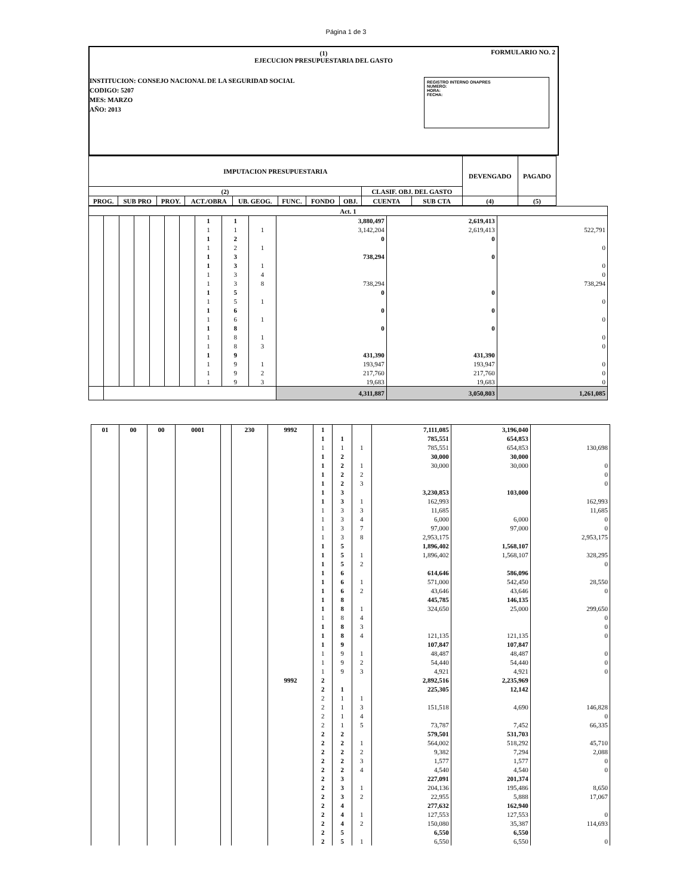Página 1 de 3
FORMULARIO NO. 2
(1)
EJECUCION PRESUPUESTARIA DEL GASTO
INSTITUCION: CONSEJO NACIONAL DE LA SEGURIDAD SOCIAL
CODIGO: 5207
MES: MARZO
AÑO: 2013
REGISTRO INTERNO ONAPRES
NUMERO:
HORA:
FECHA:
| IMPUTACION PRESUPUESTARIA | | | | | | | | | | DEVENGADO | PAGADO |
| --- | --- | --- | --- | --- | --- | --- | --- | --- | --- | --- | --- |
| (2) | | | | | | | | CLASIF. OBJ. DEL GASTO | | | |
| PROG. | SUB PRO | PROY. | ACT./OBRA | UB. GEOG. | FUNC. | FONDO | OBJ. | CUENTA | SUB CTA | (4) | (5) |
| Act. 1 | | | | | | | | | | | | |
| | | | | | | | 1 | 1 | | 3,880,497 | 2,619,413 | |
| | | | | | | | 1 | 1 | 1 | 3,142,204 | 2,619,413 | 522,791 |
| | | | | | | | 1 | 2 | | 0 | 0 | |
| | | | | | | | 1 | 2 | 1 | | | 0 |
| | | | | | | | 1 | 3 | | 738,294 | 0 | |
| | | | | | | | 1 | 3 | 1 | | | 0 |
| | | | | | | | 1 | 3 | 4 | | | 0 |
| | | | | | | | 1 | 3 | 8 | 738,294 | | 738,294 |
| | | | | | | | 1 | 5 | | 0 | 0 | |
| | | | | | | | 1 | 5 | 1 | | | 0 |
| | | | | | | | 1 | 6 | | 0 | 0 | |
| | | | | | | | 1 | 6 | 1 | | | 0 |
| | | | | | | | 1 | 8 | | 0 | 0 | |
| | | | | | | | 1 | 8 | 1 | | | 0 |
| | | | | | | | 1 | 8 | 3 | | | 0 |
| | | | | | | | 1 | 9 | | 431,390 | 431,390 | |
| | | | | | | | 1 | 9 | 1 | 193,947 | 193,947 | 0 |
| | | | | | | | 1 | 9 | 2 | 217,760 | 217,760 | 0 |
| | | | | | | | 1 | 9 | 3 | 19,683 | 19,683 | 0 |
| | | | | | | | | | | 4,311,887 | 3,050,803 | 1,261,085 |
| 01 | 00 | 00 | 0001 | | 230 | 9992 | 1 | | | 7,111,085 | 3,196,040 | |
| | | | | | | | 1 | 1 | | 785,551 | 654,853 | |
| | | | | | | | 1 | 1 | 1 | 785,551 | 654,853 | 130,698 |
| | | | | | | | 1 | 2 | | 30,000 | 30,000 | |
| | | | | | | | 1 | 2 | 1 | 30,000 | 30,000 | 0 |
| | | | | | | | 1 | 2 | 2 | | | 0 |
| | | | | | | | 1 | 2 | 3 | | | 0 |
| | | | | | | | 1 | 3 | | 3,230,853 | 103,000 | |
| | | | | | | | 1 | 3 | 1 | 162,993 | | 162,993 |
| | | | | | | | 1 | 3 | 3 | 11,685 | | 11,685 |
| | | | | | | | 1 | 3 | 4 | 6,000 | 6,000 | 0 |
| | | | | | | | 1 | 3 | 7 | 97,000 | 97,000 | 0 |
| | | | | | | | 1 | 3 | 8 | 2,953,175 | | 2,953,175 |
| | | | | | | | 1 | 5 | | 1,896,402 | 1,568,107 | |
| | | | | | | | 1 | 5 | 1 | 1,896,402 | 1,568,107 | 328,295 |
| | | | | | | | 1 | 5 | 2 | | | 0 |
| | | | | | | | 1 | 6 | | 614,646 | 586,096 | |
| | | | | | | | 1 | 6 | 1 | 571,000 | 542,450 | 28,550 |
| | | | | | | | 1 | 6 | 2 | 43,646 | 43,646 | 0 |
| | | | | | | | 1 | 8 | | 445,785 | 146,135 | |
| | | | | | | | 1 | 8 | 1 | 324,650 | 25,000 | 299,650 |
| | | | | | | | 1 | 8 | 4 | | | 0 |
| | | | | | | | 1 | 8 | 3 | | | 0 |
| | | | | | | | 1 | 8 | 4 | 121,135 | 121,135 | 0 |
| | | | | | | | 1 | 9 | | 107,847 | 107,847 | |
| | | | | | | | 1 | 9 | 1 | 48,487 | 48,487 | 0 |
| | | | | | | | 1 | 9 | 2 | 54,440 | 54,440 | 0 |
| | | | | | | | 1 | 9 | 3 | 4,921 | 4,921 | 0 |
| | | | | | | 9992 | 2 | | | 2,892,516 | 2,235,969 | |
| | | | | | | | 2 | 1 | | 225,305 | 12,142 | |
| | | | | | | | 2 | 1 | 1 | | | |
| | | | | | | | 2 | 1 | 3 | 151,518 | 4,690 | 146,828 |
| | | | | | | | 2 | 1 | 4 | | | 0 |
| | | | | | | | 2 | 1 | 5 | 73,787 | 7,452 | 66,335 |
| | | | | | | | 2 | 2 | | 579,501 | 531,703 | |
| | | | | | | | 2 | 2 | 1 | 564,002 | 518,292 | 45,710 |
| | | | | | | | 2 | 2 | 2 | 9,382 | 7,294 | 2,088 |
| | | | | | | | 2 | 2 | 3 | 1,577 | 1,577 | 0 |
| | | | | | | | 2 | 2 | 4 | 4,540 | 4,540 | 0 |
| | | | | | | | 2 | 3 | | 227,091 | 201,374 | |
| | | | | | | | 2 | 3 | 1 | 204,136 | 195,486 | 8,650 |
| | | | | | | | 2 | 3 | 2 | 22,955 | 5,888 | 17,067 |
| | | | | | | | 2 | 4 | | 277,632 | 162,940 | |
| | | | | | | | 2 | 4 | 1 | 127,553 | 127,553 | 0 |
| | | | | | | | 2 | 4 | 2 | 150,080 | 35,387 | 114,693 |
| | | | | | | | 2 | 5 | | 6,550 | 6,550 | |
| | | | | | | | 2 | 5 | 1 | 6,550 | 6,550 | 0 |